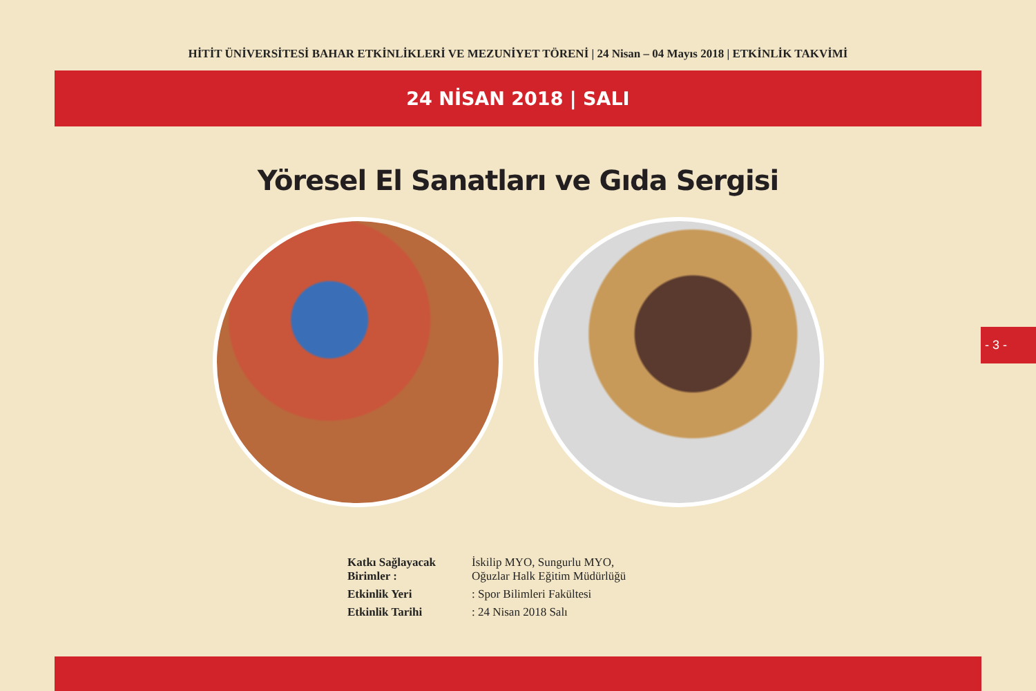HİTİT ÜNİVERSİTESİ BAHAR ETKİNLİKLERİ VE MEZUNİYET TÖRENİ | 24 Nisan – 04 Mayıs 2018 | ETKİNLİK TAKVİMİ
24 NİSAN 2018 | SALI
Yöresel El Sanatları ve Gıda Sergisi
Katkı Sağlayacak Birimler : İskilip MYO, Sungurlu MYO,
Oğuzlar Halk Eğitim Müdürlüğü
Etkinlik Yeri: Spor Bilimleri Fakültesi
Etkinlik Tarihi: 24 Nisan 2018 Salı
- 3 -